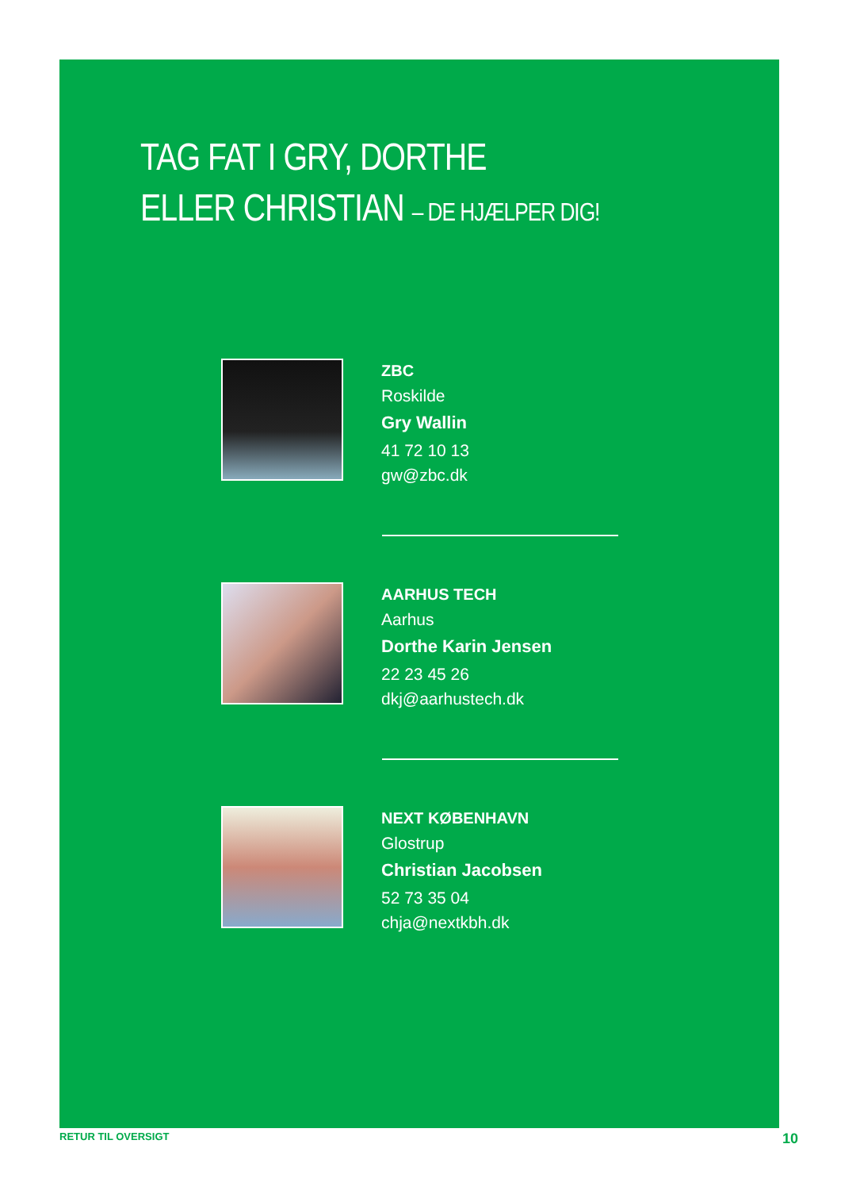TAG FAT I GRY, DORTHE
ELLER CHRISTIAN – DE HJÆLPER DIG!
ZBC
Roskilde
Gry Wallin
41 72 10 13
gw@zbc.dk
AARHUS TECH
Aarhus
Dorthe Karin Jensen
22 23 45 26
dkj@aarhustech.dk
NEXT KØBENHAVN
Glostrup
Christian Jacobsen
52 73 35 04
chja@nextkbh.dk
RETUR TIL OVERSIGT 10